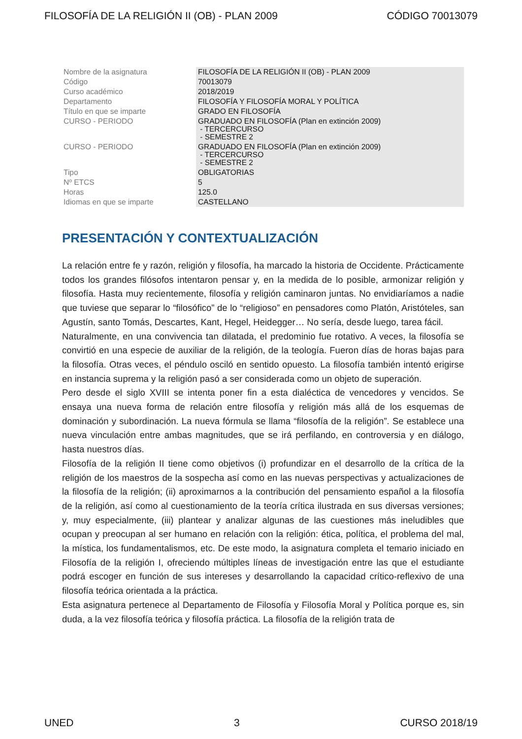FILOSOFÍA DE LA RELIGIÓN II (OB) - PLAN 2009 CÓDIGO 70013079
| Nombre de la asignatura | FILOSOFÍA DE LA RELIGIÓN II (OB) - PLAN 2009 |
| Código | 70013079 |
| Curso académico | 2018/2019 |
| Departamento | FILOSOFÍA Y FILOSOFÍA MORAL Y POLÍTICA |
| Título en que se imparte | GRADO EN FILOSOFÍA |
| CURSO - PERIODO | GRADUADO EN FILOSOFÍA (Plan en extinción 2009) - TERCERCURSO - SEMESTRE 2 |
| CURSO - PERIODO | GRADUADO EN FILOSOFÍA (Plan en extinción 2009) - TERCERCURSO - SEMESTRE 2 |
| Tipo | OBLIGATORIAS |
| Nº ETCS | 5 |
| Horas | 125.0 |
| Idiomas en que se imparte | CASTELLANO |
PRESENTACIÓN Y CONTEXTUALIZACIÓN
La relación entre fe y razón, religión y filosofía, ha marcado la historia de Occidente. Prácticamente todos los grandes filósofos intentaron pensar y, en la medida de lo posible, armonizar religión y filosofía. Hasta muy recientemente, filosofía y religión caminaron juntas. No envidiaríamos a nadie que tuviese que separar lo “filosófico” de lo “religioso” en pensadores como Platón, Aristóteles, san Agustín, santo Tomás, Descartes, Kant, Hegel, Heidegger… No sería, desde luego, tarea fácil.
Naturalmente, en una convivencia tan dilatada, el predominio fue rotativo. A veces, la filosofía se convirtió en una especie de auxiliar de la religión, de la teología. Fueron días de horas bajas para la filosofía. Otras veces, el péndulo osciló en sentido opuesto. La filosofía también intentó erigirse en instancia suprema y la religión pasó a ser considerada como un objeto de superación.
Pero desde el siglo XVIII se intenta poner fin a esta dialéctica de vencedores y vencidos. Se ensaya una nueva forma de relación entre filosofía y religión más allá de los esquemas de dominación y subordinación. La nueva fórmula se llama “filosofía de la religión”. Se establece una nueva vinculación entre ambas magnitudes, que se irá perfilando, en controversia y en diálogo, hasta nuestros días.
Filosofía de la religión II tiene como objetivos (i) profundizar en el desarrollo de la crítica de la religión de los maestros de la sospecha así como en las nuevas perspectivas y actualizaciones de la filosofía de la religión; (ii) aproximarnos a la contribución del pensamiento español a la filosofía de la religión, así como al cuestionamiento de la teoría crítica ilustrada en sus diversas versiones; y, muy especialmente, (iii) plantear y analizar algunas de las cuestiones más ineludibles que ocupan y preocupan al ser humano en relación con la religión: ética, política, el problema del mal, la mística, los fundamentalismos, etc. De este modo, la asignatura completa el temario iniciado en Filosofía de la religión I, ofreciendo múltiples líneas de investigación entre las que el estudiante podrá escoger en función de sus intereses y desarrollando la capacidad crítico-reflexivo de una filosofía teórica orientada a la práctica.
Esta asignatura pertenece al Departamento de Filosofía y Filosofía Moral y Política porque es, sin duda, a la vez filosofía teórica y filosofía práctica. La filosofía de la religión trata de
UNED 3 CURSO 2018/19